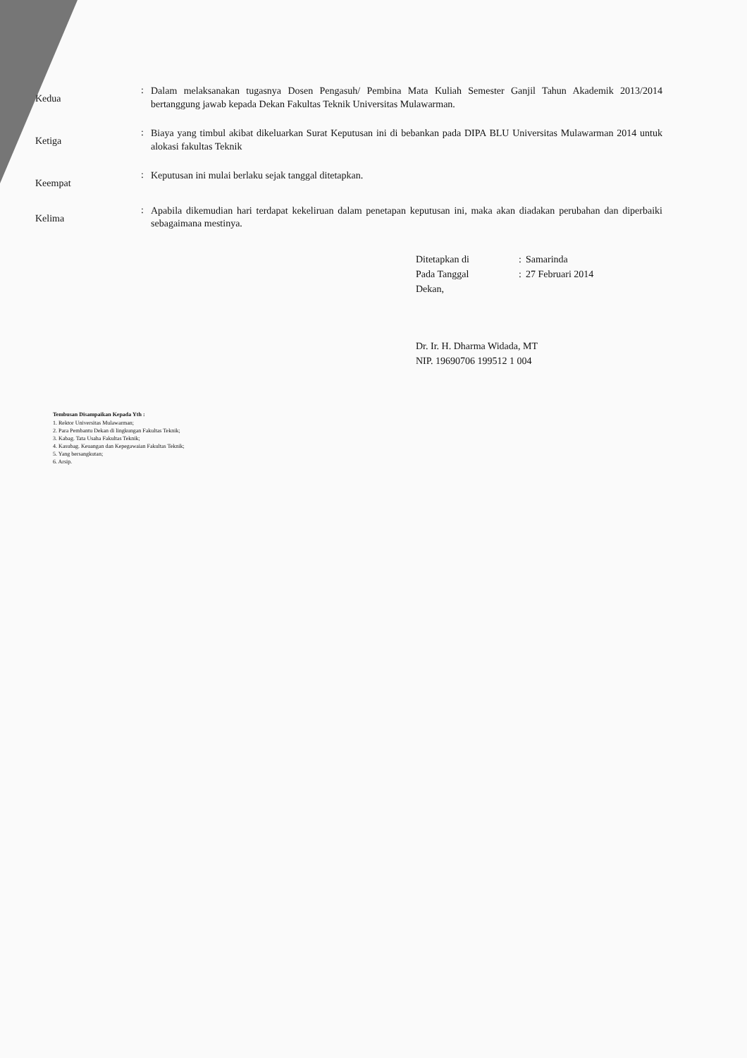Kedua
:
Dalam melaksanakan tugasnya Dosen Pengasuh/ Pembina Mata Kuliah Semester Ganjil Tahun Akademik 2013/2014 bertanggung jawab kepada Dekan Fakultas Teknik Universitas Mulawarman.
Ketiga
:
Biaya yang timbul akibat dikeluarkan Surat Keputusan ini di bebankan pada DIPA BLU Universitas Mulawarman 2014 untuk alokasi fakultas Teknik
Keempat
:
Keputusan ini mulai berlaku sejak tanggal ditetapkan.
Kelima
:
Apabila dikemudian hari terdapat kekeliruan dalam penetapan keputusan ini, maka akan diadakan perubahan dan diperbaiki sebagaimana mestinya.
| Ditetapkan di | : | Samarinda |
| Pada Tanggal | : | 27 Februari 2014 |
Dekan,
Dr. Ir. H. Dharma Widada, MT
NIP. 19690706 199512 1 004
Tembusan Disampaikan Kepada Yth :
1. Rektor Universitas Mulawarman;
2. Para Pembantu Dekan di lingkungan Fakultas Teknik;
3. Kabag. Tata Usaha Fakultas Teknik;
4. Kasubag. Keuangan dan Kepegawaian Fakultas Teknik;
5. Yang bersangkutan;
6. Arsip.